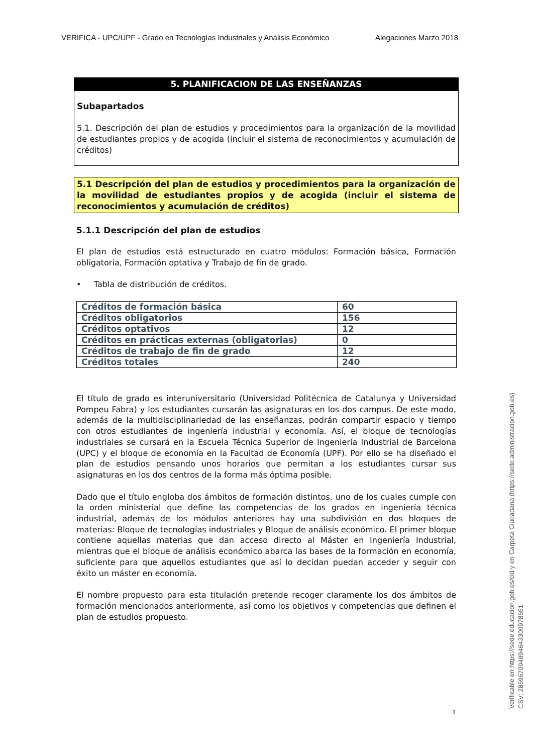VERIFICA - UPC/UPF - Grado en Tecnologías Industriales y Análisis Económico Alegaciones Marzo 2018
5. PLANIFICACION DE LAS ENSEÑANZAS
Subapartados
5.1. Descripción del plan de estudios y procedimientos para la organización de la movilidad de estudiantes propios y de acogida (incluir el sistema de reconocimientos y acumulación de créditos)
5.1 Descripción del plan de estudios y procedimientos para la organización de la movilidad de estudiantes propios y de acogida (incluir el sistema de reconocimientos y acumulación de créditos)
5.1.1 Descripción del plan de estudios
El plan de estudios está estructurado en cuatro módulos: Formación básica, Formación obligatoria, Formación optativa y Trabajo de fin de grado.
• Tabla de distribución de créditos.
| Créditos de formación básica | 60 |
| Créditos obligatorios | 156 |
| Créditos optativos | 12 |
| Créditos en prácticas externas (obligatorias) | 0 |
| Créditos de trabajo de fin de grado | 12 |
| Créditos totales | 240 |
El título de grado es interuniversitario (Universidad Politécnica de Catalunya y Universidad Pompeu Fabra) y los estudiantes cursarán las asignaturas en los dos campus. De este modo, además de la multidisciplinariedad de las enseñanzas, podrán compartir espacio y tiempo con otros estudiantes de ingeniería industrial y economía. Así, el bloque de tecnologías industriales se cursará en la Escuela Técnica Superior de Ingeniería Industrial de Barcelona (UPC) y el bloque de economía en la Facultad de Economía (UPF). Por ello se ha diseñado el plan de estudios pensando unos horarios que permitan a los estudiantes cursar sus asignaturas en los dos centros de la forma más óptima posible.
Dado que el título engloba dos ámbitos de formación distintos, uno de los cuales cumple con la orden ministerial que define las competencias de los grados en ingeniería técnica industrial, además de los módulos anteriores hay una subdivisión en dos bloques de materias: Bloque de tecnologías industriales y Bloque de análisis económico. El primer bloque contiene aquellas materias que dan acceso directo al Máster en Ingeniería Industrial, mientras que el bloque de análisis económico abarca las bases de la formación en economía, suficiente para que aquellos estudiantes que así lo decidan puedan acceder y seguir con éxito un máster en economía.
El nombre propuesto para esta titulación pretende recoger claramente los dos ámbitos de formación mencionados anteriormente, así como los objetivos y competencias que definen el plan de estudios propuesto.
1
Verificable en https://sede.educacion.gob.es/cid y en Carpeta Ciudadana (https://sede.administracion.gob.es)
CSV: 285967094894643309978651